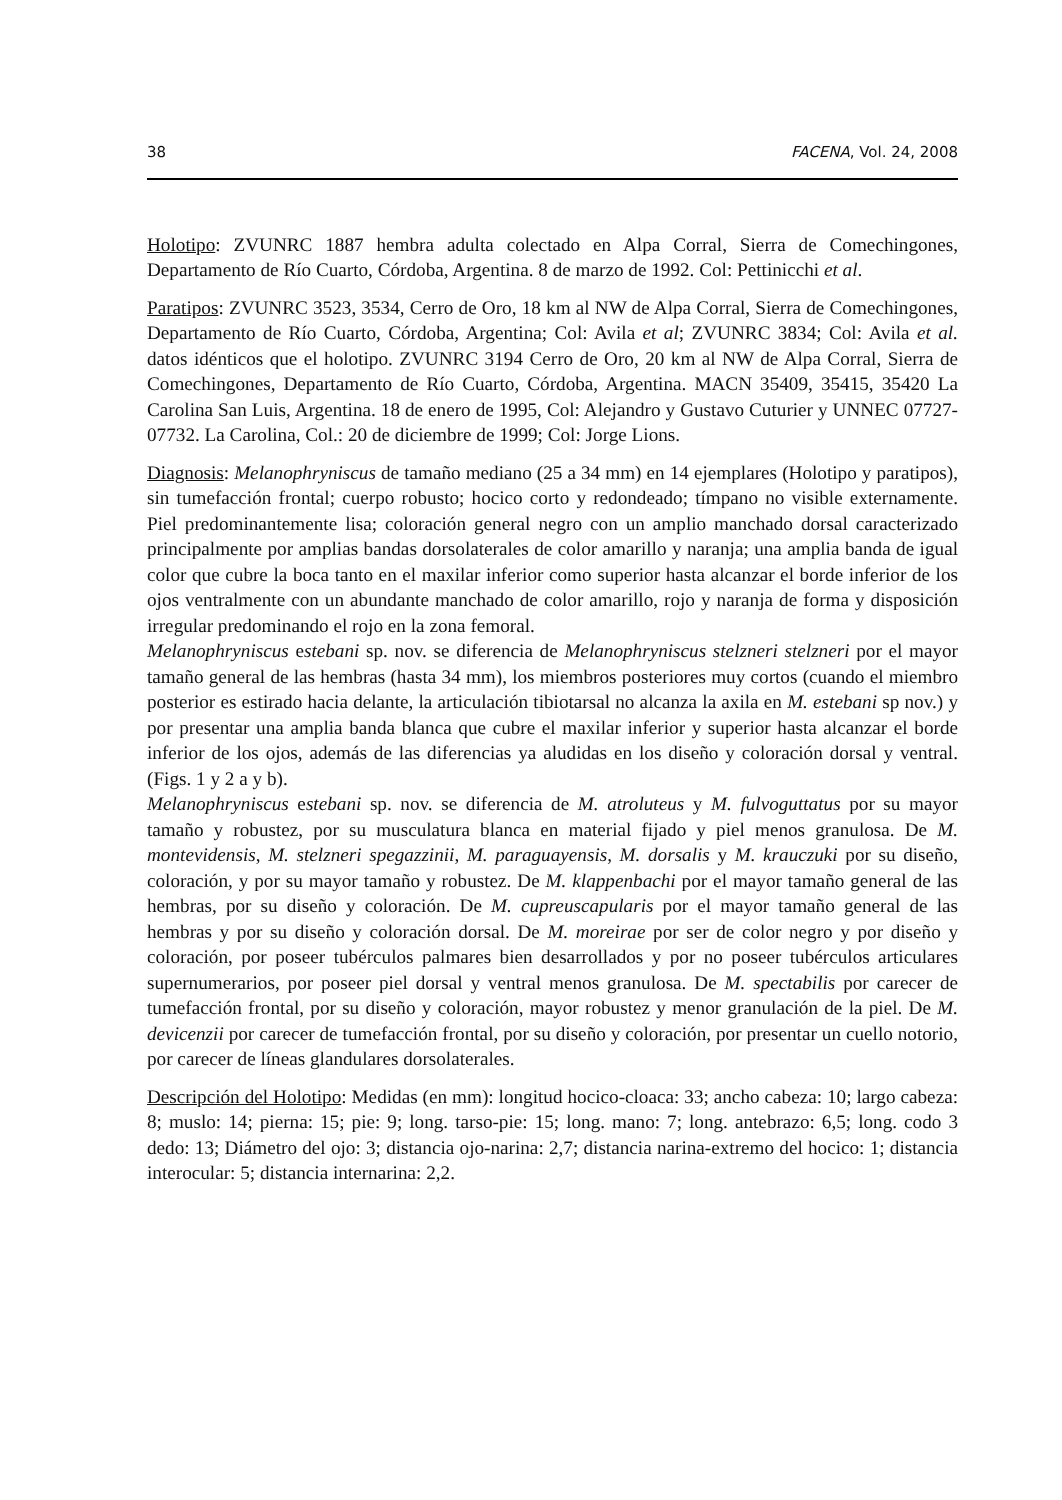38 FACENA, Vol. 24, 2008
Holotipo: ZVUNRC 1887 hembra adulta colectado en Alpa Corral, Sierra de Comechingones, Departamento de Río Cuarto, Córdoba, Argentina. 8 de marzo de 1992. Col: Pettinicchi et al.
Paratipos: ZVUNRC 3523, 3534, Cerro de Oro, 18 km al NW de Alpa Corral, Sierra de Comechingones, Departamento de Río Cuarto, Córdoba, Argentina; Col: Avila et al; ZVUNRC 3834; Col: Avila et al. datos idénticos que el holotipo. ZVUNRC 3194 Cerro de Oro, 20 km al NW de Alpa Corral, Sierra de Comechingones, Departamento de Río Cuarto, Córdoba, Argentina. MACN 35409, 35415, 35420 La Carolina San Luis, Argentina. 18 de enero de 1995, Col: Alejandro y Gustavo Cuturier y UNNEC 07727-07732. La Carolina, Col.: 20 de diciembre de 1999; Col: Jorge Lions.
Diagnosis: Melanophryniscus de tamaño mediano (25 a 34 mm) en 14 ejemplares (Holotipo y paratipos), sin tumefacción frontal; cuerpo robusto; hocico corto y redondeado; tímpano no visible externamente. Piel predominantemente lisa; coloración general negro con un amplio manchado dorsal caracterizado principalmente por amplias bandas dorsolaterales de color amarillo y naranja; una amplia banda de igual color que cubre la boca tanto en el maxilar inferior como superior hasta alcanzar el borde inferior de los ojos ventralmente con un abundante manchado de color amarillo, rojo y naranja de forma y disposición irregular predominando el rojo en la zona femoral.
Melanophryniscus estebani sp. nov. se diferencia de Melanophryniscus stelzneri stelzneri por el mayor tamaño general de las hembras (hasta 34 mm), los miembros posteriores muy cortos (cuando el miembro posterior es estirado hacia delante, la articulación tibiotarsal no alcanza la axila en M. estebani sp nov.) y por presentar una amplia banda blanca que cubre el maxilar inferior y superior hasta alcanzar el borde inferior de los ojos, además de las diferencias ya aludidas en los diseño y coloración dorsal y ventral. (Figs. 1 y 2 a y b).
Melanophryniscus estebani sp. nov. se diferencia de M. atroluteus y M. fulvoguttatus por su mayor tamaño y robustez, por su musculatura blanca en material fijado y piel menos granulosa. De M. montevidensis, M. stelzneri spegazzinii, M. paraguayensis, M. dorsalis y M. krauczuki por su diseño, coloración, y por su mayor tamaño y robustez. De M. klappenbachi por el mayor tamaño general de las hembras, por su diseño y coloración. De M. cupreuscapularis por el mayor tamaño general de las hembras y por su diseño y coloración dorsal. De M. moreirae por ser de color negro y por diseño y coloración, por poseer tubérculos palmares bien desarrollados y por no poseer tubérculos articulares supernumerarios, por poseer piel dorsal y ventral menos granulosa. De M. spectabilis por carecer de tumefacción frontal, por su diseño y coloración, mayor robustez y menor granulación de la piel. De M. devicenzii por carecer de tumefacción frontal, por su diseño y coloración, por presentar un cuello notorio, por carecer de líneas glandulares dorsolaterales.
Descripción del Holotipo: Medidas (en mm): longitud hocico-cloaca: 33; ancho cabeza: 10; largo cabeza: 8; muslo: 14; pierna: 15; pie: 9; long. tarso-pie: 15; long. mano: 7; long. antebrazo: 6,5; long. codo 3 dedo: 13; Diámetro del ojo: 3; distancia ojo-narina: 2,7; distancia narina-extremo del hocico: 1; distancia interocular: 5; distancia internarina: 2,2.